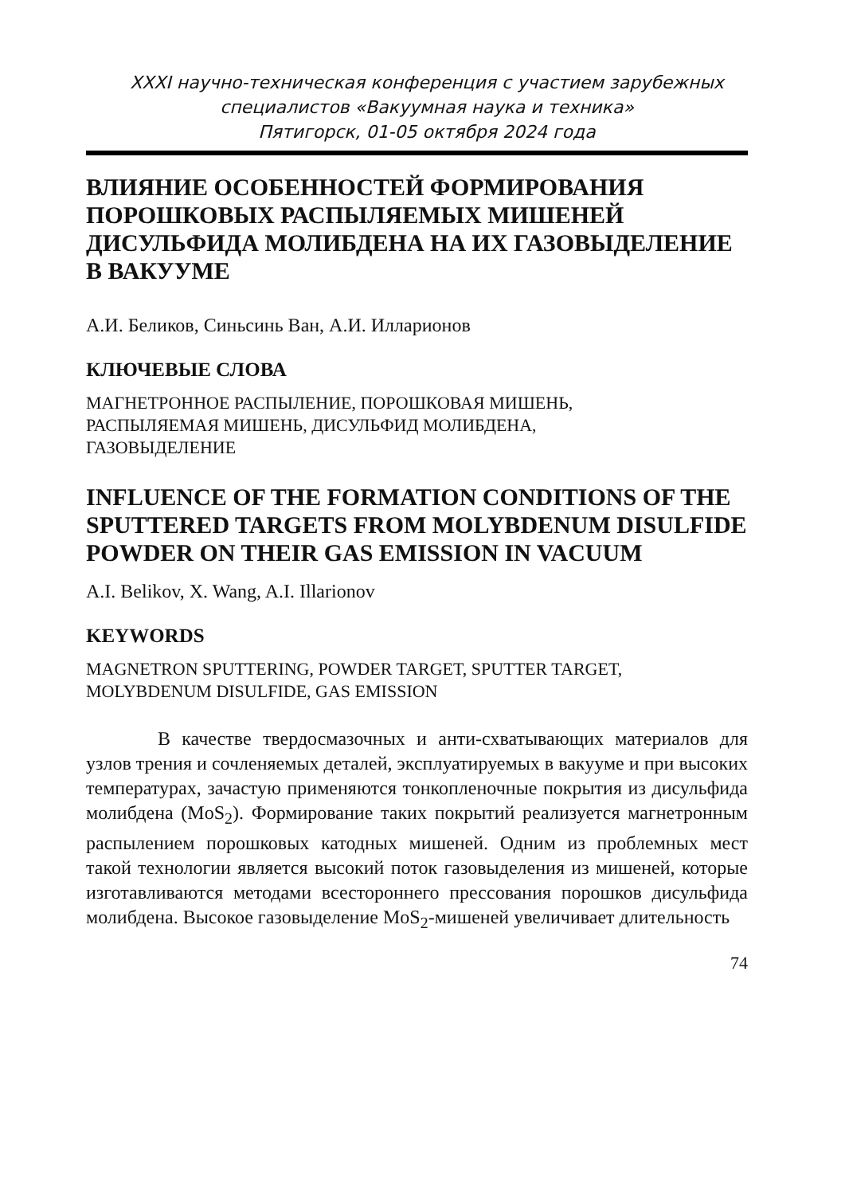XXXI научно-техническая конференция с участием зарубежных
специалистов «Вакуумная наука и техника»
Пятигорск, 01-05 октября 2024 года
ВЛИЯНИЕ ОСОБЕННОСТЕЙ ФОРМИРОВАНИЯ ПОРОШКОВЫХ РАСПЫЛЯЕМЫХ МИШЕНЕЙ ДИСУЛЬФИДА МОЛИБДЕНА НА ИХ ГАЗОВЫДЕЛЕНИЕ В ВАКУУМЕ
А.И. Беликов, Синьсинь Ван, А.И. Илларионов
КЛЮЧЕВЫЕ СЛОВА
МАГНЕТРОННОЕ РАСПЫЛЕНИЕ, ПОРОШКОВАЯ МИШЕНЬ,
РАСПЫЛЯЕМАЯ МИШЕНЬ, ДИСУЛЬФИД МОЛИБДЕНА,
ГАЗОВЫДЕЛЕНИЕ
INFLUENCE OF THE FORMATION CONDITIONS OF THE SPUTTERED TARGETS FROM MOLYBDENUM DISULFIDE POWDER ON THEIR GAS EMISSION IN VACUUM
A.I. Belikov, X. Wang, A.I. Illarionov
KEYWORDS
MAGNETRON SPUTTERING, POWDER TARGET, SPUTTER TARGET,
MOLYBDENUM DISULFIDE, GAS EMISSION
В качестве твердосмазочных и анти-схватывающих материалов для узлов трения и сочленяемых деталей, эксплуатируемых в вакууме и при высоких температурах, зачастую применяются тонкопленочные покрытия из дисульфида молибдена (MoS<sub>2</sub>). Формирование таких покрытий реализуется магнетронным распылением порошковых катодных мишеней. Одним из проблемных мест такой технологии является высокий поток газовыделения из мишеней, которые изготавливаются методами всестороннего прессования порошков дисульфида молибдена. Высокое газовыделение MoS<sub>2</sub>-мишеней увеличивает длительность
74